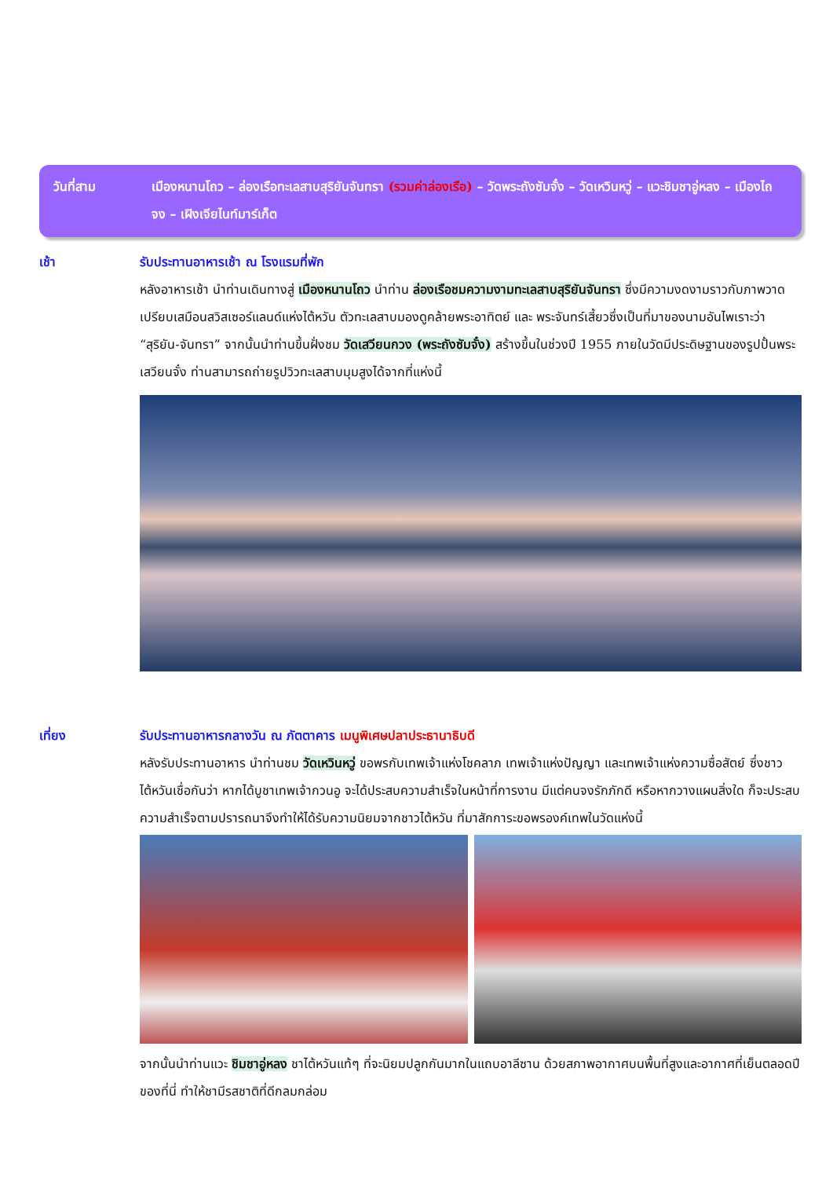วันที่สาม เมืองหนานโถว – ล่องเรือทะเลสาบสุริยันจันทรา (รวมค่าล่องเรือ) – วัดพระถังซัมจั๋ง – วัดเหวินหวู่ – แวะชิมชาอู่หลง – เมืองไถจง – เฝิงเจียไนท์มาร์เก็ต
เช้า รับประทานอาหารเช้า ณ โรงแรมที่พัก
หลังอาหารเช้า นำท่านเดินทางสู่ เมืองหนานโถว นำท่าน ล่องเรือชมความงามทะเลสาบสุริยันจันทรา ซึ่งมีความงดงามราวกับภาพวาด เปรียบเสมือนสวิสเซอร์แลนด์แห่งไต้หวัน ตัวทะเลสาบมองดูคล้ายพระอาทิตย์ และ พระจันทร์เสี้ยวซึ่งเป็นที่มาของนามอันไพเราะว่า “สุริยัน-จันทรา” จากนั้นนำท่านขึ้นฝั่งชม วัดเสวียนกวง (พระถังซัมจั๋ง) สร้างขึ้นในช่วงปี 1955 ภายในวัดมีประดิษฐานของรูปปั้นพระเสวียนจั๋ง ท่านสามารถถ่ายรูปวิวทะเลสาบมุมสูงได้จากที่แห่งนี้
เที่ยง รับประทานอาหารกลางวัน ณ ภัตตาคาร เมนูพิเศษปลาประธานาธิบดี
หลังรับประทานอาหาร นำท่านชม วัดเหวินหวู่ ขอพรกับเทพเจ้าแห่งโชคลาภ เทพเจ้าแห่งปัญญา และเทพเจ้าแห่งความซื่อสัตย์ ซึ่งชาวไต้หวันเชื่อกันว่า หากได้บูชาเทพเจ้ากวนอู จะได้ประสบความสำเร็จในหน้าที่การงาน มีแต่คนจงรักภักดี หรือหากวางแผนสิ่งใด ก็จะประสบความสำเร็จตามปรารถนาจึงทำให้ได้รับความนิยมจากชาวไต้หวัน ที่มาสักการะขอพรองค์เทพในวัดแห่งนี้
จากนั้นนำท่านแวะ ชิมชาอู่หลง ชาไต้หวันแท้ๆ ที่จะนิยมปลูกกันมากในแถบอาลีซาน ด้วยสภาพอากาศบนพื้นที่สูงและอากาศที่เย็นตลอดปีของที่นี่ ทำให้ชามีรสชาติที่ดีกลมกล่อม